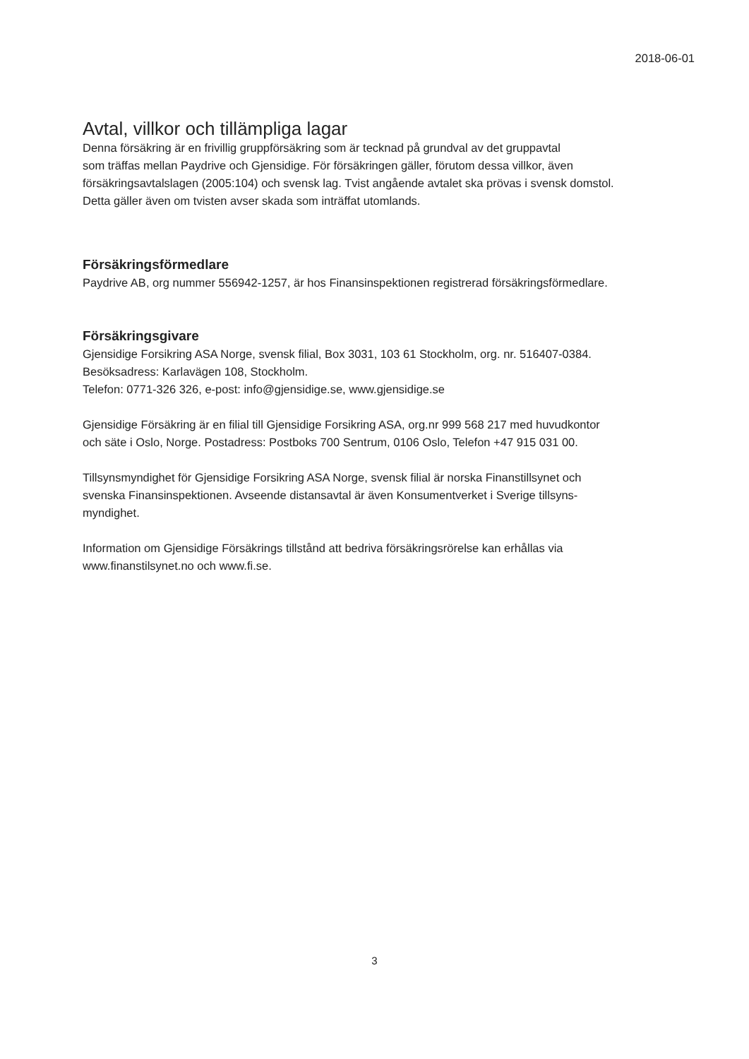2018-06-01
Avtal, villkor och tillämpliga lagar
Denna försäkring är en frivillig gruppförsäkring som är tecknad på grundval av det gruppavtal
som träffas mellan Paydrive och Gjensidige. För försäkringen gäller, förutom dessa villkor, även
försäkringsavtalslagen (2005:104) och svensk lag. Tvist angående avtalet ska prövas i svensk domstol.
Detta gäller även om tvisten avser skada som inträffat utomlands.
Försäkringsförmedlare
Paydrive AB, org nummer 556942-1257, är hos Finansinspektionen registrerad försäkringsförmedlare.
Försäkringsgivare
Gjensidige Forsikring ASA Norge, svensk filial, Box 3031, 103 61 Stockholm, org. nr. 516407-0384.
Besöksadress: Karlavägen 108, Stockholm.
Telefon: 0771-326 326, e-post: info@gjensidige.se, www.gjensidige.se
Gjensidige Försäkring är en filial till Gjensidige Forsikring ASA, org.nr 999 568 217 med huvudkontor
och säte i Oslo, Norge. Postadress: Postboks 700 Sentrum, 0106 Oslo, Telefon +47 915 031 00.
Tillsynsmyndighet för Gjensidige Forsikring ASA Norge, svensk filial är norska Finanstillsynet och
svenska Finansinspektionen. Avseende distansavtal är även Konsumentverket i Sverige tillsyns-
myndighet.
Information om Gjensidige Försäkrings tillstånd att bedriva försäkringsrörelse kan erhållas via
www.finanstilsynet.no och www.fi.se.
3